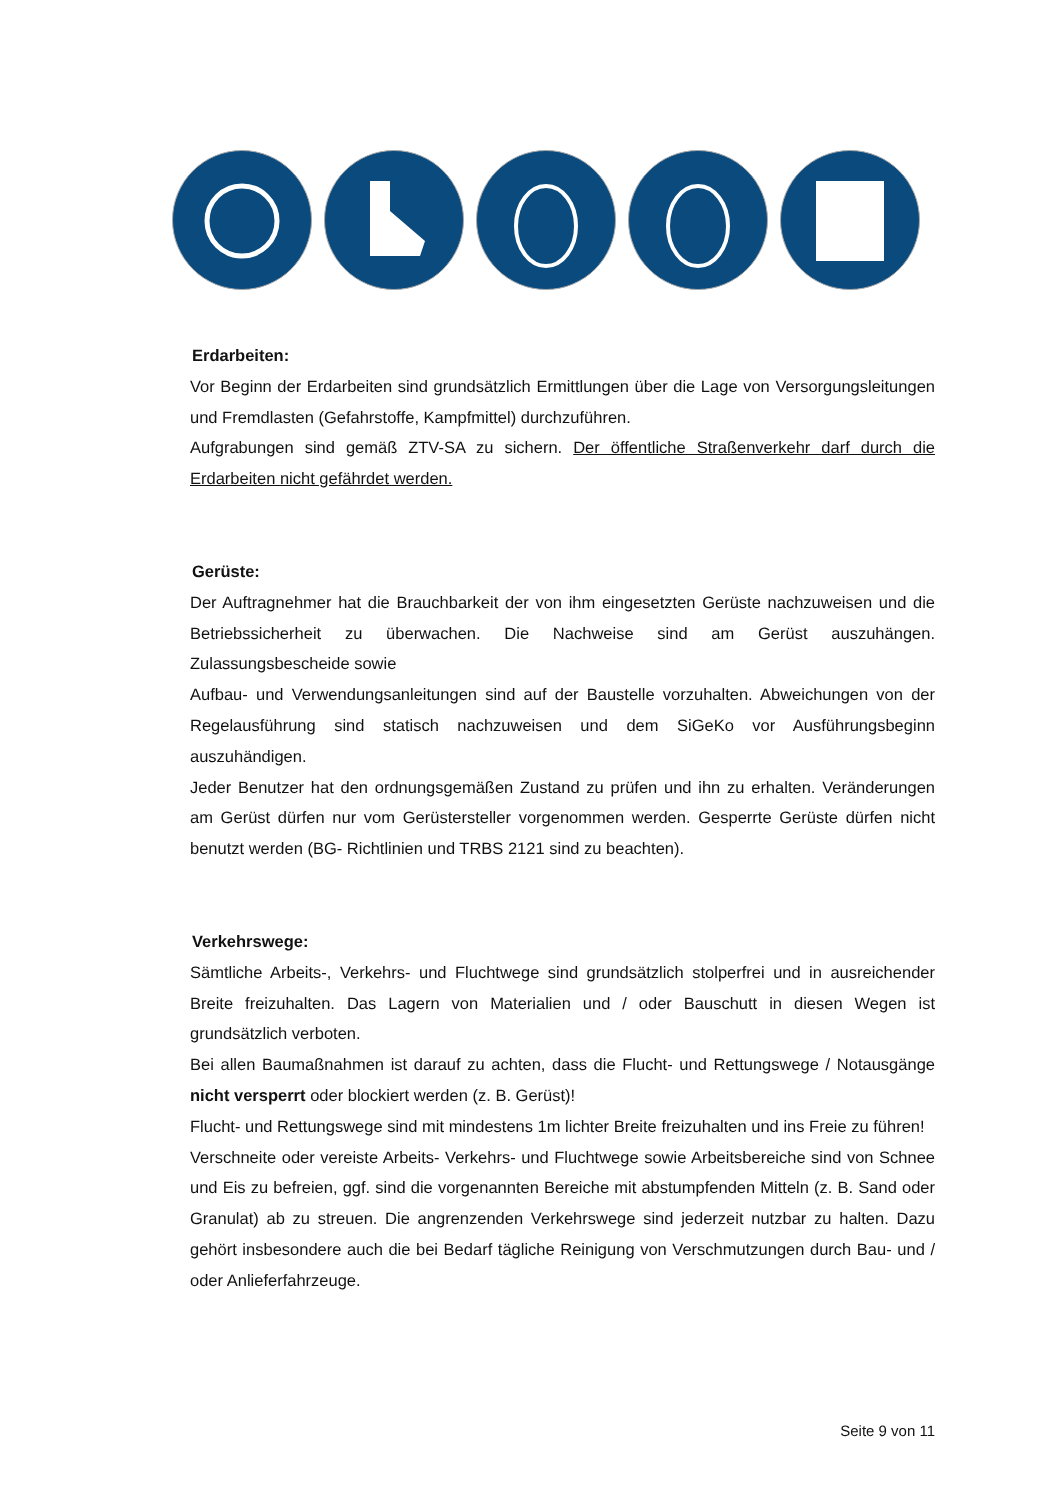Erdarbeiten:
Vor Beginn der Erdarbeiten sind grundsätzlich Ermittlungen über die Lage von Versorgungsleitungen und Fremdlasten (Gefahrstoffe, Kampfmittel) durchzuführen.
Aufgrabungen sind gemäß ZTV-SA zu sichern. Der öffentliche Straßenverkehr darf durch die Erdarbeiten nicht gefährdet werden.
Gerüste:
Der Auftragnehmer hat die Brauchbarkeit der von ihm eingesetzten Gerüste nachzuweisen und die Betriebssicherheit zu überwachen. Die Nachweise sind am Gerüst auszuhängen. Zulassungsbescheide sowie
Aufbau- und Verwendungsanleitungen sind auf der Baustelle vorzuhalten. Abweichungen von der Regelausführung sind statisch nachzuweisen und dem SiGeKo vor Ausführungsbeginn auszuhändigen.
Jeder Benutzer hat den ordnungsgemäßen Zustand zu prüfen und ihn zu erhalten. Veränderungen am Gerüst dürfen nur vom Gerüstersteller vorgenommen werden. Gesperrte Gerüste dürfen nicht benutzt werden (BG- Richtlinien und TRBS 2121 sind zu beachten).
Verkehrswege:
Sämtliche Arbeits-, Verkehrs- und Fluchtwege sind grundsätzlich stolperfrei und in ausreichender Breite freizuhalten. Das Lagern von Materialien und / oder Bauschutt in diesen Wegen ist grundsätzlich verboten.
Bei allen Baumaßnahmen ist darauf zu achten, dass die Flucht- und Rettungswege / Notausgänge nicht versperrt oder blockiert werden (z. B. Gerüst)!
Flucht- und Rettungswege sind mit mindestens 1m lichter Breite freizuhalten und ins Freie zu führen!
Verschneite oder vereiste Arbeits- Verkehrs- und Fluchtwege sowie Arbeitsbereiche sind von Schnee und Eis zu befreien, ggf. sind die vorgenannten Bereiche mit abstumpfenden Mitteln (z. B. Sand oder Granulat) ab zu streuen. Die angrenzenden Verkehrswege sind jederzeit nutzbar zu halten. Dazu gehört insbesondere auch die bei Bedarf tägliche Reinigung von Verschmutzungen durch Bau- und / oder Anlieferfahrzeuge.
Seite 9 von 11